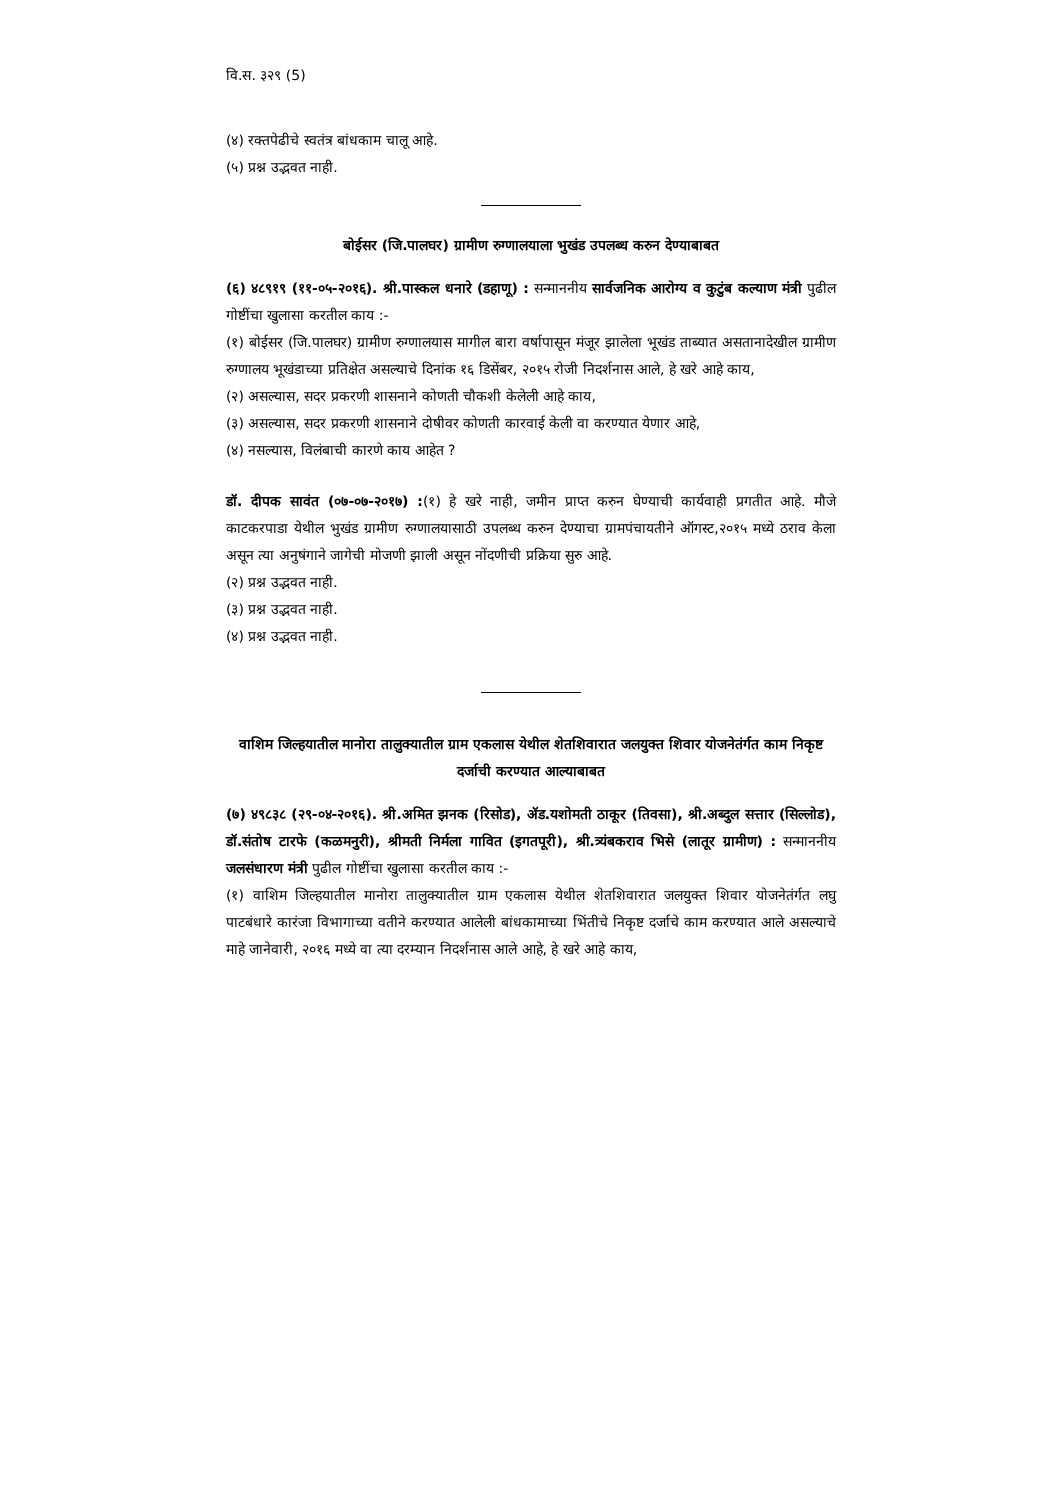वि.स. ३२९ (5)
(४) रक्तपेढीचे स्वतंत्र बांधकाम चालू आहे.
(५) प्रश्न उद्भवत नाही.
बोईसर (जि.पालघर) ग्रामीण रुग्णालयाला भुखंड उपलब्ध करुन देण्याबाबत
(६) ४८९१९ (११-०५-२०१६). श्री.पास्कल धनारे (डहाणू) : सन्माननीय सार्वजनिक आरोग्य व कुटुंब कल्याण मंत्री पुढील गोष्टींचा खुलासा करतील काय :-
(१) बोईसर (जि.पालघर) ग्रामीण रुग्णालयास मागील बारा वर्षापासून मंजूर झालेला भूखंड ताब्यात असतानादेखील ग्रामीण रुग्णालय भूखंडाच्या प्रतिक्षेत असल्याचे दिनांक १६ डिसेंबर, २०१५ रोजी निदर्शनास आले, हे खरे आहे काय,
(२) असल्यास, सदर प्रकरणी शासनाने कोणती चौकशी केलेली आहे काय,
(३) असल्यास, सदर प्रकरणी शासनाने दोषीवर कोणती कारवाई केली वा करण्यात येणार आहे,
(४) नसल्यास, विलंबाची कारणे काय आहेत ?
डॉ. दीपक सावंत (०७-०७-२०१७) :(१) हे खरे नाही, जमीन प्राप्त करुन घेण्याची कार्यवाही प्रगतीत आहे. मौजे काटकरपाडा येथील भुखंड ग्रामीण रुग्णालयासाठी उपलब्ध करुन देण्याचा ग्रामपंचायतीने ऑगस्ट,२०१५ मध्ये ठराव केला असून त्या अनुषंगाने जागेची मोजणी झाली असून नोंदणीची प्रक्रिया सुरु आहे.
(२) प्रश्न उद्भवत नाही.
(३) प्रश्न उद्भवत नाही.
(४) प्रश्न उद्भवत नाही.
वाशिम जिल्हयातील मानोरा तालुक्यातील ग्राम एकलास येथील शेतशिवारात जलयुक्त शिवार योजनेतंर्गत काम निकृष्ट दर्जाची करण्यात आल्याबाबत
(७) ४९८३८ (२९-०४-२०१६). श्री.अमित झनक (रिसोड), ॲड.यशोमती ठाकूर (तिवसा), श्री.अब्दुल सत्तार (सिल्लोड), डॉ.संतोष टारफे (कळमनुरी), श्रीमती निर्मला गावित (इगतपूरी), श्री.त्र्यंबकराव भिसे (लातूर ग्रामीण) : सन्माननीय जलसंधारण मंत्री पुढील गोष्टींचा खुलासा करतील काय :-
(१) वाशिम जिल्हयातील मानोरा तालुक्यातील ग्राम एकलास येथील शेतशिवारात जलयुक्त शिवार योजनेतंर्गत लघु पाटबंधारे कारंजा विभागाच्या वतीने करण्यात आलेली बांधकामाच्या भिंतीचे निकृष्ट दर्जाचे काम करण्यात आले असल्याचे माहे जानेवारी, २०१६ मध्ये वा त्या दरम्यान निदर्शनास आले आहे, हे खरे आहे काय,